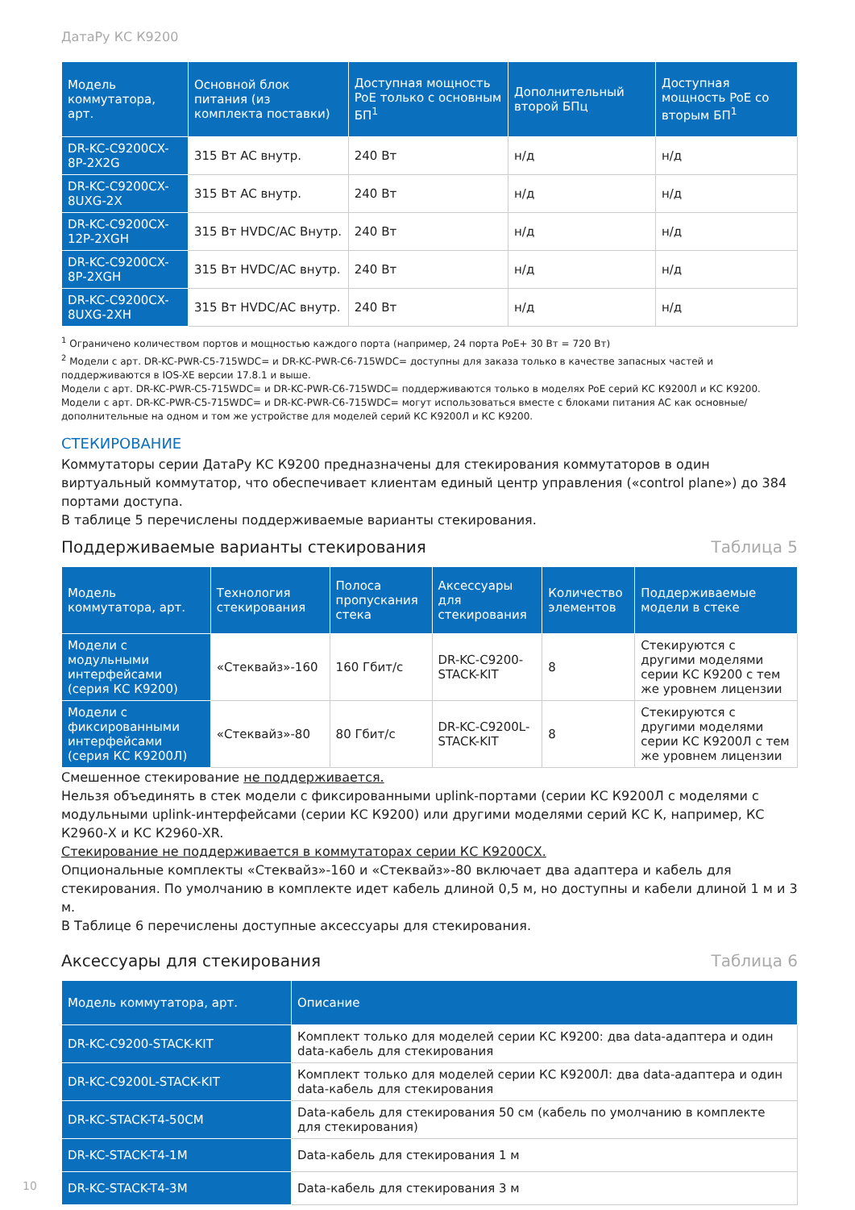ДатаРу КС К9200
| Модель коммутатора, арт. | Основной блок питания (из комплекта поставки) | Доступная мощность PoE только с основным БП<sup>1</sup> | Дополнительный второй БПц | Доступная мощность PoE со вторым БП<sup>1</sup> |
| --- | --- | --- | --- | --- |
| DR-KC-C9200CX-8P-2X2G | 315 Вт AC внутр. | 240 Вт | н/д | н/д |
| DR-KC-C9200CX-8UXG-2X | 315 Вт AC внутр. | 240 Вт | н/д | н/д |
| DR-KC-C9200CX-12P-2XGH | 315 Вт HVDC/AC Внутр. | 240 Вт | н/д | н/д |
| DR-KC-C9200CX-8P-2XGH | 315 Вт HVDC/AC внутр. | 240 Вт | н/д | н/д |
| DR-KC-C9200CX-8UXG-2XH | 315 Вт HVDC/AC внутр. | 240 Вт | н/д | н/д |
<sup>1</sup> Ограничено количеством портов и мощностью каждого порта (например, 24 порта PoE+ 30 Вт = 720 Вт)
<sup>2</sup> Модели с арт. DR-KC-PWR-C5-715WDC= и DR-KC-PWR-C6-715WDC= доступны для заказа только в качестве запасных частей и поддерживаются в IOS-XE версии 17.8.1 и выше.
Модели с арт. DR-KC-PWR-C5-715WDC= и DR-KC-PWR-C6-715WDC= поддерживаются только в моделях PoE серий КС К9200Л и КС К9200.
Модели с арт. DR-KC-PWR-C5-715WDC= и DR-KC-PWR-C6-715WDC= могут использоваться вместе с блоками питания AC как основные/дополнительные на одном и том же устройстве для моделей серий КС К9200Л и КС К9200.
СТЕКИРОВАНИЕ
Коммутаторы серии ДатаРу КС К9200 предназначены для стекирования коммутаторов в один виртуальный коммутатор, что обеспечивает клиентам единый центр управления («control plane») до 384 портами доступа.
В таблице 5 перечислены поддерживаемые варианты стекирования.
Поддерживаемые варианты стекирования Таблица 5
| Модель коммутатора, арт. | Технология стекирования | Полоса пропускания стека | Аксессуары для стекирования | Количество элементов | Поддерживаемые модели в стеке |
| --- | --- | --- | --- | --- | --- |
| Модели с модульными интерфейсами (серия КС К9200) | «Стеквайз»-160 | 160 Гбит/с | DR-KC-C9200-STACK-KIT | 8 | Стекируются с другими моделями серии КС К9200 с тем же уровнем лицензии |
| Модели с фиксированными интерфейсами (серия КС К9200Л) | «Стеквайз»-80 | 80 Гбит/с | DR-KC-C9200L-STACK-KIT | 8 | Стекируются с другими моделями серии КС К9200Л с тем же уровнем лицензии |
Смешенное стекирование не поддерживается.
Нельзя объединять в стек модели с фиксированными uplink-портами (серии КС К9200Л с моделями с модульными uplink-интерфейсами (серии КС К9200) или другими моделями серий КС К, например, КС К2960-X и КС К2960-XR.
Стекирование не поддерживается в коммутаторах серии КС К9200CX.
Опциональные комплекты «Стеквайз»-160 и «Стеквайз»-80 включает два адаптера и кабель для стекирования. По умолчанию в комплекте идет кабель длиной 0,5 м, но доступны и кабели длиной 1 м и 3 м.
В Таблице 6 перечислены доступные аксессуары для стекирования.
Аксессуары для стекирования Таблица 6
| Модель коммутатора, арт. | Описание |
| --- | --- |
| DR-KC-C9200-STACK-KIT | Комплект только для моделей серии КС К9200: два data-адаптера и один data-кабель для стекирования |
| DR-KC-C9200L-STACK-KIT | Комплект только для моделей серии КС К9200Л: два data-адаптера и один data-кабель для стекирования |
| DR-KC-STACK-T4-50CM | Data-кабель для стекирования 50 см (кабель по умолчанию в комплекте для стекирования) |
| DR-KC-STACK-T4-1M | Data-кабель для стекирования 1 м |
| DR-KC-STACK-T4-3M | Data-кабель для стекирования 3 м |
10